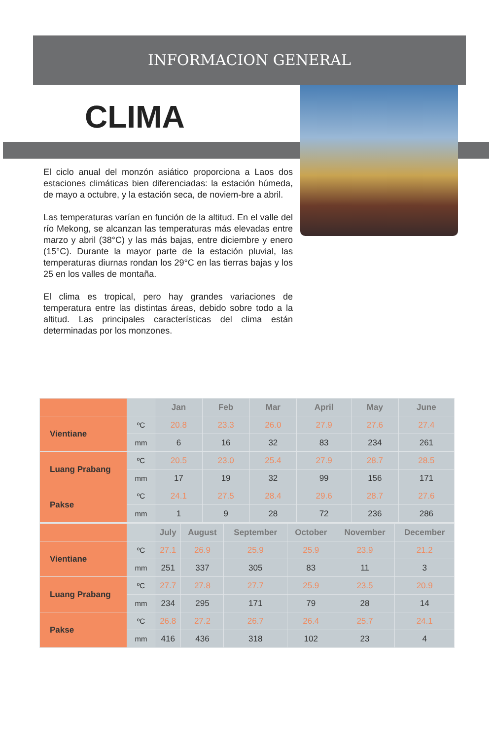INFORMACION GENERAL
CLIMA
El ciclo anual del monzón asiático proporciona a Laos dos estaciones climáticas bien diferenciadas: la estación húmeda, de mayo a octubre, y la estación seca, de noviem-bre a abril.
Las temperaturas varían en función de la altitud. En el valle del río Mekong, se alcanzan las temperaturas más elevadas entre marzo y abril (38°C) y las más bajas, entre diciembre y enero (15°C). Durante la mayor parte de la estación pluvial, las temperaturas diurnas rondan los 29°C en las tierras bajas y los 25 en los valles de montaña.
El clima es tropical, pero hay grandes variaciones de temperatura entre las distintas áreas, debido sobre todo a la altitud. Las principales características del clima están determinadas por los monzones.
| | | Jan | Feb | Mar | April | May | June |
| Vientiane | ºC | 20.8 | 23.3 | 26.0 | 27.9 | 27.6 | 27.4 |
| | mm | 6 | 16 | 32 | 83 | 234 | 261 |
| Luang Prabang | ºC | 20.5 | 23.0 | 25.4 | 27.9 | 28.7 | 28.5 |
| | mm | 17 | 19 | 32 | 99 | 156 | 171 |
| Pakse | ºC | 24.1 | 27.5 | 28.4 | 29.6 | 28.7 | 27.6 |
| | mm | 1 | 9 | 28 | 72 | 236 | 286 |
| | | July | August | September | October | November | December |
| Vientiane | ºC | 27.1 | 26.9 | 25.9 | 25.9 | 23.9 | 21.2 |
| | mm | 251 | 337 | 305 | 83 | 11 | 3 |
| Luang Prabang | ºC | 27.7 | 27.8 | 27.7 | 25.9 | 23.5 | 20.9 |
| | mm | 234 | 295 | 171 | 79 | 28 | 14 |
| Pakse | ºC | 26.8 | 27.2 | 26.7 | 26.4 | 25.7 | 24.1 |
| | mm | 416 | 436 | 318 | 102 | 23 | 4 |